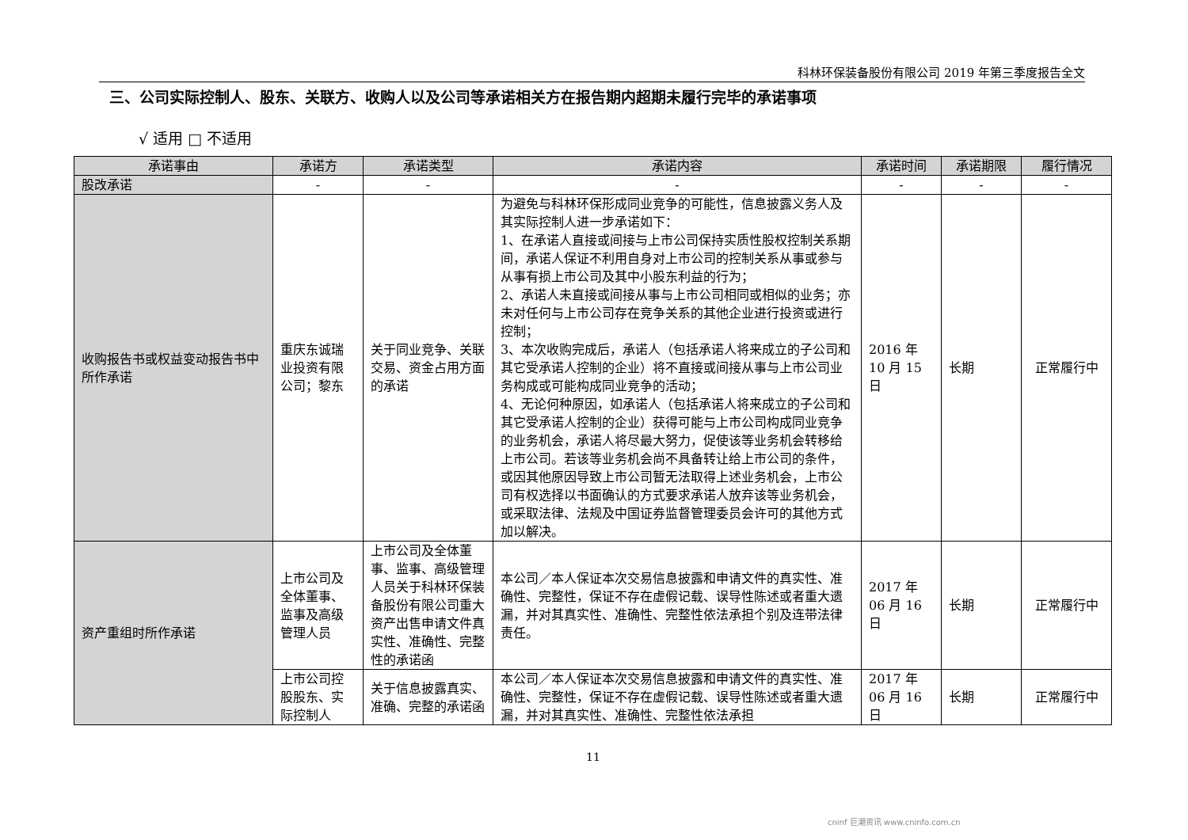科林环保装备股份有限公司 2019 年第三季度报告全文
三、公司实际控制人、股东、关联方、收购人以及公司等承诺相关方在报告期内超期未履行完毕的承诺事项
√ 适用 □ 不适用
| 承诺事由 | 承诺方 | 承诺类型 | 承诺内容 | 承诺时间 | 承诺期限 | 履行情况 |
| --- | --- | --- | --- | --- | --- | --- |
| 股改承诺 | - | - | - | - | - | - |
| 收购报告书或权益变动报告书中所作承诺 | 重庆东诚瑞业投资有限公司；黎东 | 关于同业竞争、关联交易、资金占用方面的承诺 | 为避免与科林环保形成同业竞争的可能性，信息披露义务人及其实际控制人进一步承诺如下： 1、在承诺人直接或间接与上市公司保持实质性股权控制关系期间，承诺人保证不利用自身对上市公司的控制关系从事或参与从事有损上市公司及其中小股东利益的行为； 2、承诺人未直接或间接从事与上市公司相同或相似的业务；亦未对任何与上市公司存在竞争关系的其他企业进行投资或进行控制； 3、本次收购完成后，承诺人（包括承诺人将来成立的子公司和其它受承诺人控制的企业）将不直接或间接从事与上市公司业务构成或可能构成同业竞争的活动； 4、无论何种原因，如承诺人（包括承诺人将来成立的子公司和其它受承诺人控制的企业）获得可能与上市公司构成同业竞争的业务机会，承诺人将尽最大努力，促使该等业务机会转移给上市公司。若该等业务机会尚不具备转让给上市公司的条件，或因其他原因导致上市公司暂无法取得上述业务机会，上市公司有权选择以书面确认的方式要求承诺人放弃该等业务机会，或采取法律、法规及中国证券监督管理委员会许可的其他方式加以解决。 | 2016 年 10 月 15 日 | 长期 | 正常履行中 |
| 资产重组时所作承诺 | 上市公司及全体董事、监事及高级管理人员 | 上市公司及全体董事、监事、高级管理人员关于科林环保装备股份有限公司重大资产出售申请文件真实性、准确性、完整性的承诺函 | 本公司／本人保证本次交易信息披露和申请文件的真实性、准确性、完整性，保证不存在虚假记载、误导性陈述或者重大遗漏，并对其真实性、准确性、完整性依法承担个别及连带法律责任。 | 2017 年 06 月 16 日 | 长期 | 正常履行中 |
| | 上市公司控股股东、实际控制人 | 关于信息披露真实、准确、完整的承诺函 | 本公司／本人保证本次交易信息披露和申请文件的真实性、准确性、完整性，保证不存在虚假记载、误导性陈述或者重大遗漏，并对其真实性、准确性、完整性依法承担 | 2017 年 06 月 16 日 | 长期 | 正常履行中 |
11
cninf 巨潮资讯 www.cninfo.com.cn